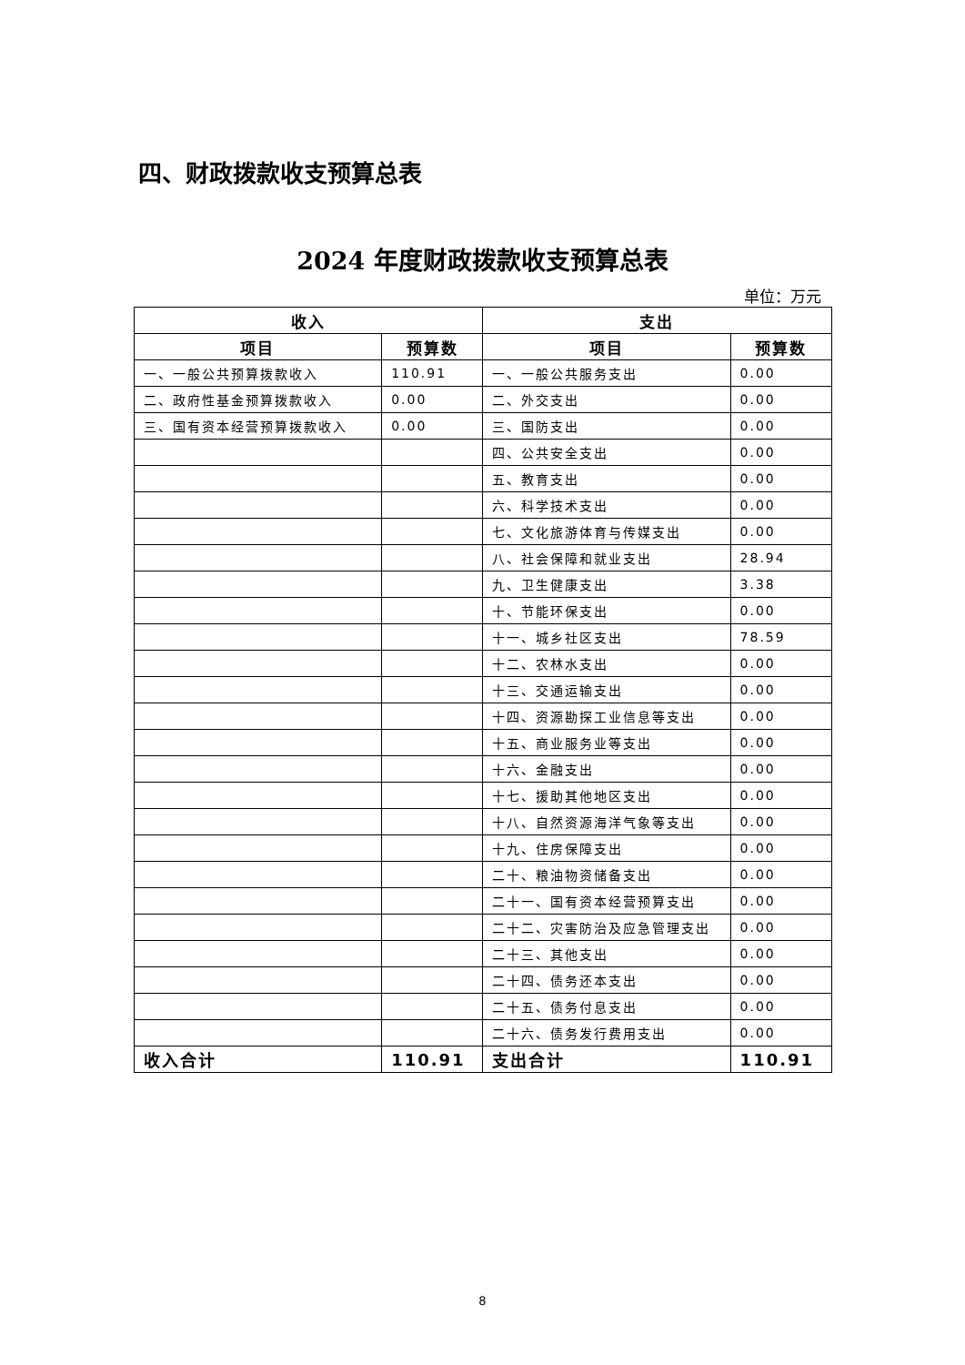四、财政拨款收支预算总表
2024 年度财政拨款收支预算总表
单位：万元
| 收入 | | 支出 | |
| --- | --- | --- | --- |
| 项目 | 预算数 | 项目 | 预算数 |
| 一、一般公共预算拨款收入 | 110.91 | 一、一般公共服务支出 | 0.00 |
| 二、政府性基金预算拨款收入 | 0.00 | 二、外交支出 | 0.00 |
| 三、国有资本经营预算拨款收入 | 0.00 | 三、国防支出 | 0.00 |
| | | 四、公共安全支出 | 0.00 |
| | | 五、教育支出 | 0.00 |
| | | 六、科学技术支出 | 0.00 |
| | | 七、文化旅游体育与传媒支出 | 0.00 |
| | | 八、社会保障和就业支出 | 28.94 |
| | | 九、卫生健康支出 | 3.38 |
| | | 十、节能环保支出 | 0.00 |
| | | 十一、城乡社区支出 | 78.59 |
| | | 十二、农林水支出 | 0.00 |
| | | 十三、交通运输支出 | 0.00 |
| | | 十四、资源勘探工业信息等支出 | 0.00 |
| | | 十五、商业服务业等支出 | 0.00 |
| | | 十六、金融支出 | 0.00 |
| | | 十七、援助其他地区支出 | 0.00 |
| | | 十八、自然资源海洋气象等支出 | 0.00 |
| | | 十九、住房保障支出 | 0.00 |
| | | 二十、粮油物资储备支出 | 0.00 |
| | | 二十一、国有资本经营预算支出 | 0.00 |
| | | 二十二、灾害防治及应急管理支出 | 0.00 |
| | | 二十三、其他支出 | 0.00 |
| | | 二十四、债务还本支出 | 0.00 |
| | | 二十五、债务付息支出 | 0.00 |
| | | 二十六、债务发行费用支出 | 0.00 |
| 收入合计 | 110.91 | 支出合计 | 110.91 |
8